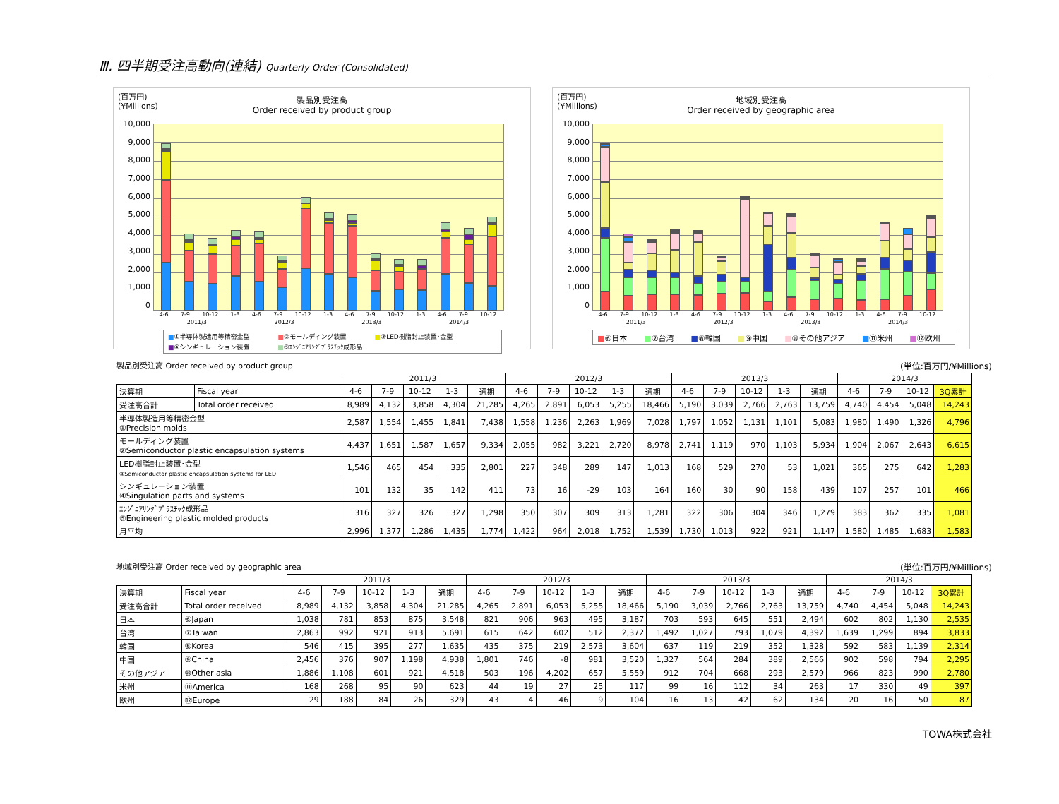Ⅲ. 四半期受注高動向(連結) Quarterly Order (Consolidated)
(百万円)
(¥Millions)
製品別受注高
Order received by product group
10,000
9,000
8,000
7,000
6,000
5,000
4,000
3,000
2,000
1,000
0
4-6 7-9 10-12 1-3 4-6 7-9 10-12 1-3 4-6 7-9 10-12 1-3 4-6 7-9 10-12
2011/3 2012/3 2013/3 2014/3
■①半導体製造用等精密金型 ■②モールディング装置 ■③LED樹脂封止装置･金型 ■④シンギュレーション装置 ■⑤ｴﾝｼﾞﾆｱﾘﾝｸﾞﾌﾟﾗｽﾁｯｸ成形品
(百万円)
(¥Millions)
地域別受注高
Order received by geographic area
10,000
9,000
8,000
7,000
6,000
5,000
4,000
3,000
2,000
1,000
0
4-6 7-9 10-12 1-3 4-6 7-9 10-12 1-3 4-6 7-9 10-12 1-3 4-6 7-9 10-12
2011/3 2012/3 2013/3 2014/3
■⑥日本 ■⑦台湾 ■⑧韓国 ■⑨中国 ■⑩その他アジア ■⑪米州 ■⑫欧州
製品別受注高 Order received by product group (単位:百万円/¥Millions)
| | | 2011/3 | | | | | 2012/3 | | | | | 2013/3 | | | | | 2014/3 | | | |
| --- | --- | --- | --- | --- | --- | --- | --- | --- | --- | --- | --- | --- | --- | --- | --- | --- | --- | --- | --- | --- |
| 決算期 | Fiscal year | 4-6 | 7-9 | 10-12 | 1-3 | 通期 | 4-6 | 7-9 | 10-12 | 1-3 | 通期 | 4-6 | 7-9 | 10-12 | 1-3 | 通期 | 4-6 | 7-9 | 10-12 | 3Q累計 |
| 受注高合計 | Total order received | 8,989 | 4,132 | 3,858 | 4,304 | 21,285 | 4,265 | 2,891 | 6,053 | 5,255 | 18,466 | 5,190 | 3,039 | 2,766 | 2,763 | 13,759 | 4,740 | 4,454 | 5,048 | 14,243 |
| 半導体製造用等精密金型 ①Precision molds | | 2,587 | 1,554 | 1,455 | 1,841 | 7,438 | 1,558 | 1,236 | 2,263 | 1,969 | 7,028 | 1,797 | 1,052 | 1,131 | 1,101 | 5,083 | 1,980 | 1,490 | 1,326 | 4,796 |
| モールディング装置 ②Semiconductor plastic encapsulation systems | | 4,437 | 1,651 | 1,587 | 1,657 | 9,334 | 2,055 | 982 | 3,221 | 2,720 | 8,978 | 2,741 | 1,119 | 970 | 1,103 | 5,934 | 1,904 | 2,067 | 2,643 | 6,615 |
| LED樹脂封止装置･金型 ③Semiconductor plastic encapsulation systems for LED | | 1,546 | 465 | 454 | 335 | 2,801 | 227 | 348 | 289 | 147 | 1,013 | 168 | 529 | 270 | 53 | 1,021 | 365 | 275 | 642 | 1,283 |
| シンギュレーション装置 ④Singulation parts and systems | | 101 | 132 | 35 | 142 | 411 | 73 | 16 | -29 | 103 | 164 | 160 | 30 | 90 | 158 | 439 | 107 | 257 | 101 | 466 |
| ｴﾝｼﾞﾆｱﾘﾝｸﾞﾌﾟﾗｽﾁｯｸ成形品 ⑤Engineering plastic molded products | | 316 | 327 | 326 | 327 | 1,298 | 350 | 307 | 309 | 313 | 1,281 | 322 | 306 | 304 | 346 | 1,279 | 383 | 362 | 335 | 1,081 |
| 月平均 | | 2,996 | 1,377 | 1,286 | 1,435 | 1,774 | 1,422 | 964 | 2,018 | 1,752 | 1,539 | 1,730 | 1,013 | 922 | 921 | 1,147 | 1,580 | 1,485 | 1,683 | 1,583 |
地域別受注高 Order received by geographic area (単位:百万円/¥Millions)
| | | 2011/3 | | | | | 2012/3 | | | | | 2013/3 | | | | | 2014/3 | | | |
| --- | --- | --- | --- | --- | --- | --- | --- | --- | --- | --- | --- | --- | --- | --- | --- | --- | --- | --- | --- | --- |
| 決算期 | Fiscal year | 4-6 | 7-9 | 10-12 | 1-3 | 通期 | 4-6 | 7-9 | 10-12 | 1-3 | 通期 | 4-6 | 7-9 | 10-12 | 1-3 | 通期 | 4-6 | 7-9 | 10-12 | 3Q累計 |
| 受注高合計 | Total order received | 8,989 | 4,132 | 3,858 | 4,304 | 21,285 | 4,265 | 2,891 | 6,053 | 5,255 | 18,466 | 5,190 | 3,039 | 2,766 | 2,763 | 13,759 | 4,740 | 4,454 | 5,048 | 14,243 |
| 日本 | ⑥Japan | 1,038 | 781 | 853 | 875 | 3,548 | 821 | 906 | 963 | 495 | 3,187 | 703 | 593 | 645 | 551 | 2,494 | 602 | 802 | 1,130 | 2,535 |
| 台湾 | ⑦Taiwan | 2,863 | 992 | 921 | 913 | 5,691 | 615 | 642 | 602 | 512 | 2,372 | 1,492 | 1,027 | 793 | 1,079 | 4,392 | 1,639 | 1,299 | 894 | 3,833 |
| 韓国 | ⑧Korea | 546 | 415 | 395 | 277 | 1,635 | 435 | 375 | 219 | 2,573 | 3,604 | 637 | 119 | 219 | 352 | 1,328 | 592 | 583 | 1,139 | 2,314 |
| 中国 | ⑨China | 2,456 | 376 | 907 | 1,198 | 4,938 | 1,801 | 746 | -8 | 981 | 3,520 | 1,327 | 564 | 284 | 389 | 2,566 | 902 | 598 | 794 | 2,295 |
| その他アジア | ⑩Other asia | 1,886 | 1,108 | 601 | 921 | 4,518 | 503 | 196 | 4,202 | 657 | 5,559 | 912 | 704 | 668 | 293 | 2,579 | 966 | 823 | 990 | 2,780 |
| 米州 | ⑪America | 168 | 268 | 95 | 90 | 623 | 44 | 19 | 27 | 25 | 117 | 99 | 16 | 112 | 34 | 263 | 17 | 330 | 49 | 397 |
| 欧州 | ⑫Europe | 29 | 188 | 84 | 26 | 329 | 43 | 4 | 46 | 9 | 104 | 16 | 13 | 42 | 62 | 134 | 20 | 16 | 50 | 87 |
TOWA株式会社